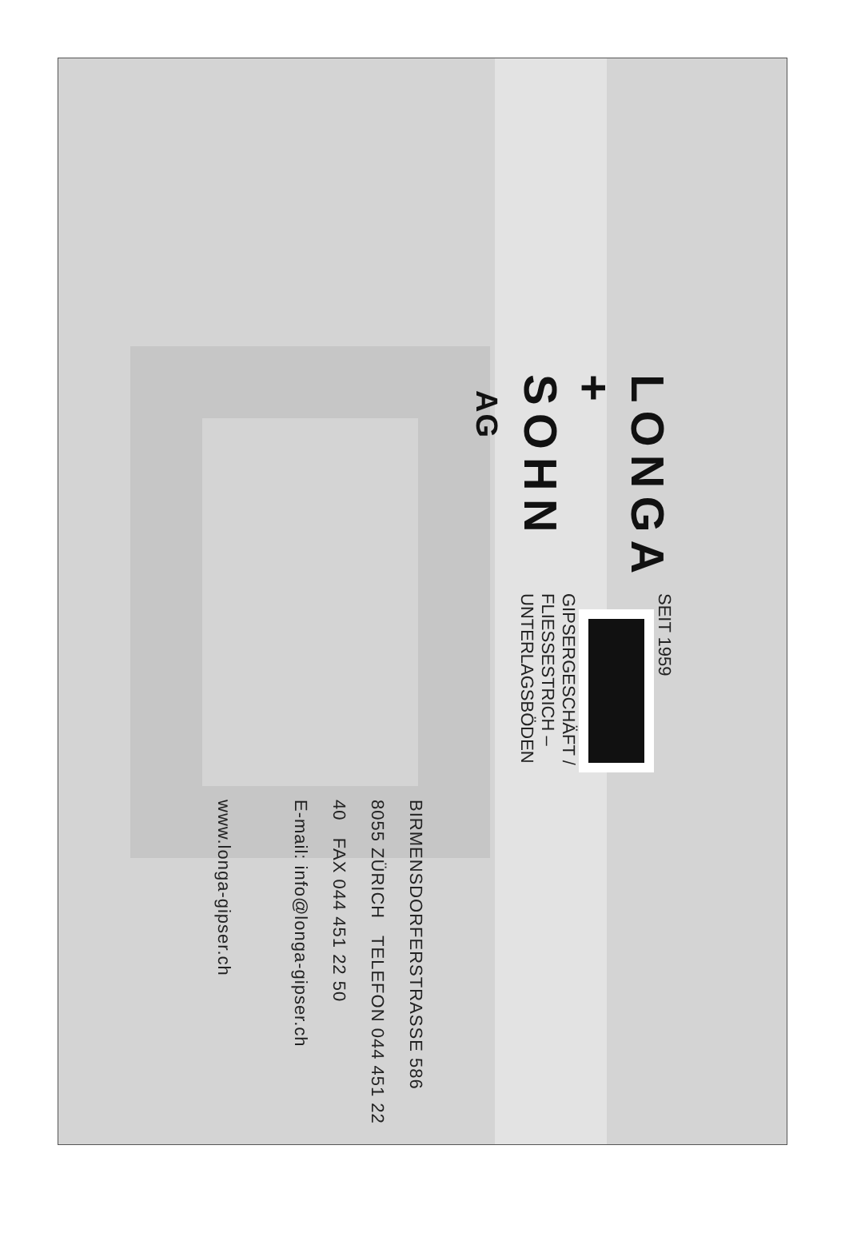LONGA + SOHN AG
SEIT 1959 GIPSERGESCHÄFT / FLIESSESTRICH – UNTERLAGSBÖDEN
BIRMENSDORFERSTRASSE 586 8055 ZÜRICH TELEFON 044 451 22 40 FAX 044 451 22 50
E-mail: info@longa-gipser.ch www.longa-gipser.ch